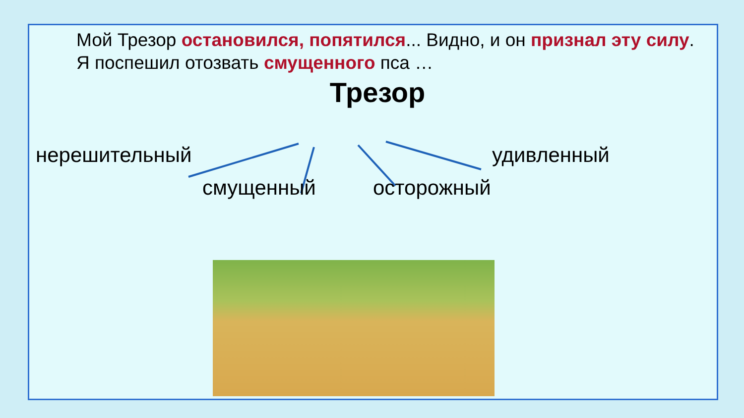Мой Трезор остановился, попятился... Видно, и он признал эту силу.
Я поспешил отозвать смущенного пса …
Трезор
нерешительный удивленный
смущенный осторожный